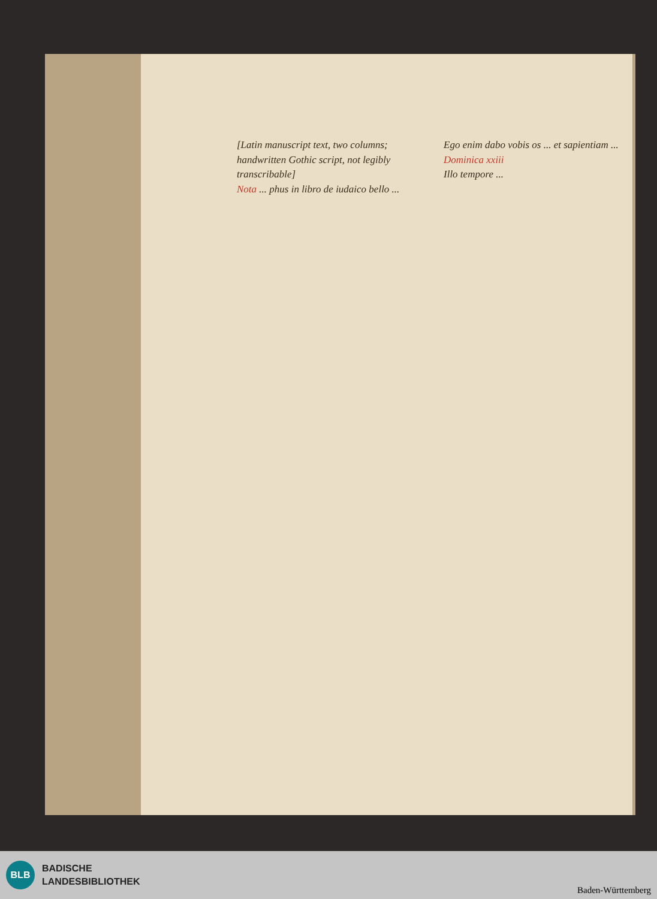[Latin manuscript text, two columns; handwritten Gothic script, not legibly transcribable]
Nota ... phus in libro de iudaico bello ...
Ego enim dabo vobis os ... et sapientiam ...
Dominica xxiii
Illo tempore ...
BLB
BADISCHE
LANDESBIBLIOTHEK
Baden-Württemberg